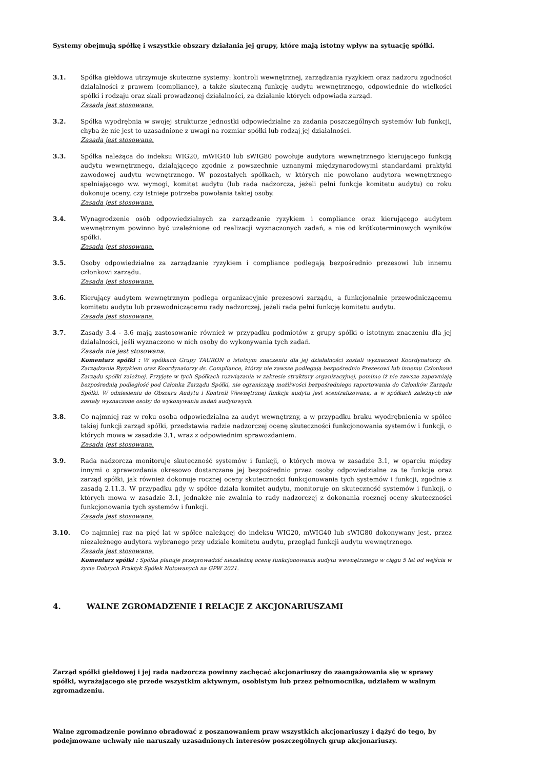Systemy obejmują spółkę i wszystkie obszary działania jej grupy, które mają istotny wpływ na sytuację spółki.
3.1. Spółka giełdowa utrzymuje skuteczne systemy: kontroli wewnętrznej, zarządzania ryzykiem oraz nadzoru zgodności działalności z prawem (compliance), a także skuteczną funkcję audytu wewnętrznego, odpowiednie do wielkości spółki i rodzaju oraz skali prowadzonej działalności, za działanie których odpowiada zarząd.
Zasada jest stosowana.
3.2. Spółka wyodrębnia w swojej strukturze jednostki odpowiedzialne za zadania poszczególnych systemów lub funkcji, chyba że nie jest to uzasadnione z uwagi na rozmiar spółki lub rodzaj jej działalności.
Zasada jest stosowana.
3.3. Spółka należąca do indeksu WIG20, mWIG40 lub sWIG80 powołuje audytora wewnętrznego kierującego funkcją audytu wewnętrznego, działającego zgodnie z powszechnie uznanymi międzynarodowymi standardami praktyki zawodowej audytu wewnętrznego. W pozostałych spółkach, w których nie powołano audytora wewnętrznego spełniającego ww. wymogi, komitet audytu (lub rada nadzorcza, jeżeli pełni funkcje komitetu audytu) co roku dokonuje oceny, czy istnieje potrzeba powołania takiej osoby.
Zasada jest stosowana.
3.4. Wynagrodzenie osób odpowiedzialnych za zarządzanie ryzykiem i compliance oraz kierującego audytem wewnętrznym powinno być uzależnione od realizacji wyznaczonych zadań, a nie od krótkoterminowych wyników spółki.
Zasada jest stosowana.
3.5. Osoby odpowiedzialne za zarządzanie ryzykiem i compliance podlegają bezpośrednio prezesowi lub innemu członkowi zarządu.
Zasada jest stosowana.
3.6. Kierujący audytem wewnętrznym podlega organizacyjnie prezesowi zarządu, a funkcjonalnie przewodniczącemu komitetu audytu lub przewodniczącemu rady nadzorczej, jeżeli rada pełni funkcję komitetu audytu.
Zasada jest stosowana.
3.7. Zasady 3.4 - 3.6 mają zastosowanie również w przypadku podmiotów z grupy spółki o istotnym znaczeniu dla jej działalności, jeśli wyznaczono w nich osoby do wykonywania tych zadań.
Zasada nie jest stosowana.
Komentarz spółki : W spółkach Grupy TAURON o istotnym znaczeniu dla jej działalności zostali wyznaczeni Koordynatorzy ds. Zarządzania Ryzykiem oraz Koordynatorzy ds. Compliance, którzy nie zawsze podlegają bezpośrednio Prezesowi lub innemu Członkowi Zarządu spółki zależnej. Przyjęte w tych Spółkach rozwiązania w zakresie struktury organizacyjnej, pomimo iż nie zawsze zapewniają bezpośrednią podległość pod Członka Zarządu Spółki, nie ograniczają możliwości bezpośredniego raportowania do Członków Zarządu Spółki. W odniesieniu do Obszaru Audytu i Kontroli Wewnętrznej funkcja audytu jest scentralizowana, a w spółkach zależnych nie zostały wyznaczone osoby do wykonywania zadań audytowych.
3.8. Co najmniej raz w roku osoba odpowiedzialna za audyt wewnętrzny, a w przypadku braku wyodrębnienia w spółce takiej funkcji zarząd spółki, przedstawia radzie nadzorczej ocenę skuteczności funkcjonowania systemów i funkcji, o których mowa w zasadzie 3.1, wraz z odpowiednim sprawozdaniem.
Zasada jest stosowana.
3.9. Rada nadzorcza monitoruje skuteczność systemów i funkcji, o których mowa w zasadzie 3.1, w oparciu między innymi o sprawozdania okresowo dostarczane jej bezpośrednio przez osoby odpowiedzialne za te funkcje oraz zarząd spółki, jak również dokonuje rocznej oceny skuteczności funkcjonowania tych systemów i funkcji, zgodnie z zasadą 2.11.3. W przypadku gdy w spółce działa komitet audytu, monitoruje on skuteczność systemów i funkcji, o których mowa w zasadzie 3.1, jednakże nie zwalnia to rady nadzorczej z dokonania rocznej oceny skuteczności funkcjonowania tych systemów i funkcji.
Zasada jest stosowana.
3.10. Co najmniej raz na pięć lat w spółce należącej do indeksu WIG20, mWIG40 lub sWIG80 dokonywany jest, przez niezależnego audytora wybranego przy udziale komitetu audytu, przegląd funkcji audytu wewnętrznego.
Zasada jest stosowana.
Komentarz spółki : Spółka planuje przeprowadzić niezależną ocenę funkcjonowania audytu wewnętrznego w ciągu 5 lat od wejścia w życie Dobrych Praktyk Spółek Notowanych na GPW 2021.
4. WALNE ZGROMADZENIE I RELACJE Z AKCJONARIUSZAMI
Zarząd spółki giełdowej i jej rada nadzorcza powinny zachęcać akcjonariuszy do zaangażowania się w sprawy spółki, wyrażającego się przede wszystkim aktywnym, osobistym lub przez pełnomocnika, udziałem w walnym zgromadzeniu.
Walne zgromadzenie powinno obradować z poszanowaniem praw wszystkich akcjonariuszy i dążyć do tego, by podejmowane uchwały nie naruszały uzasadnionych interesów poszczególnych grup akcjonariuszy.